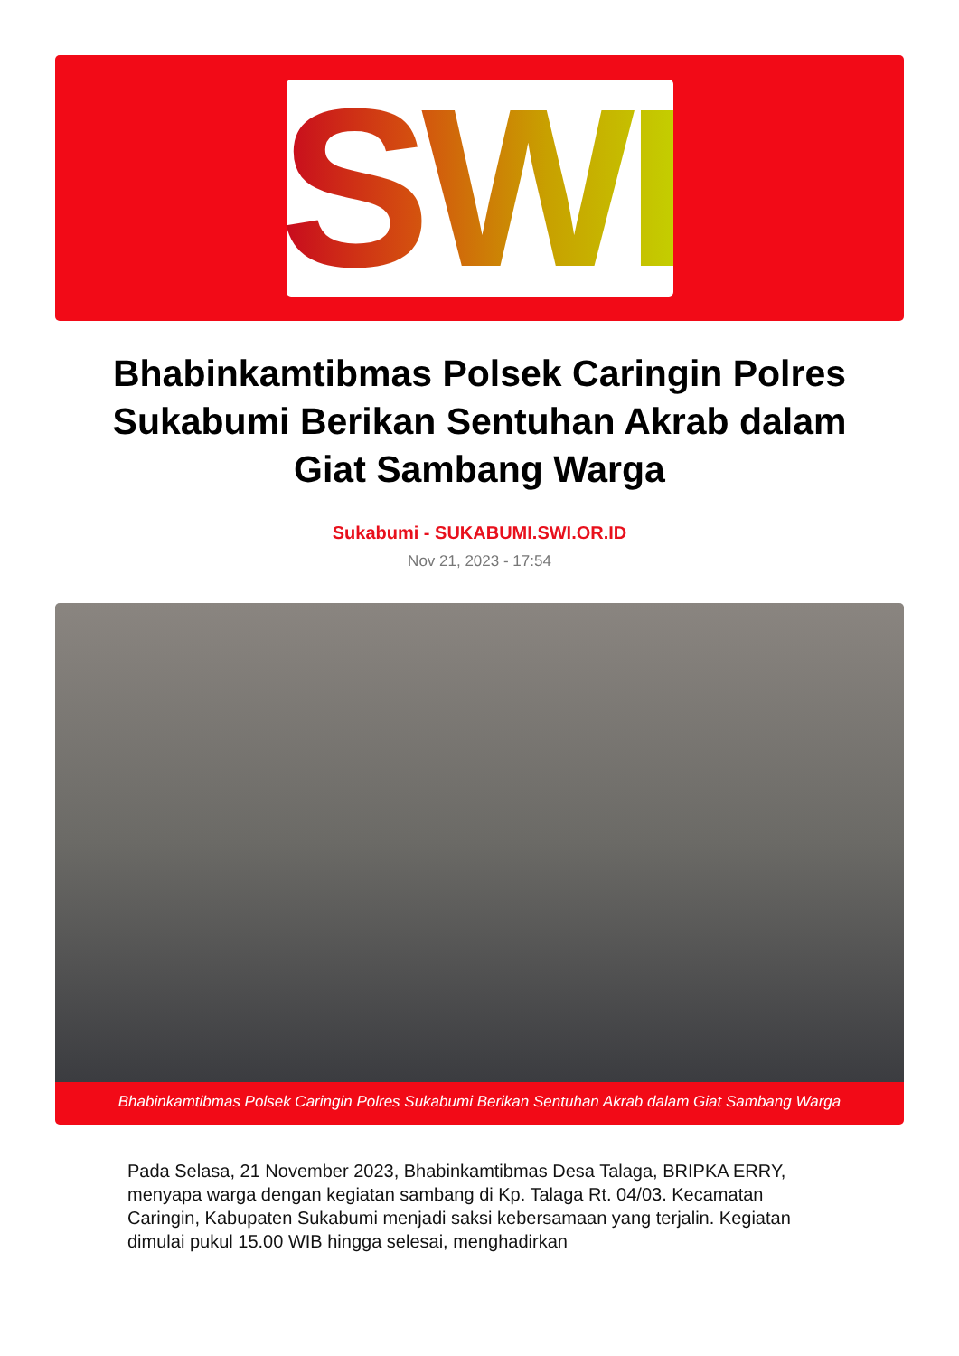SWI
Bhabinkamtibmas Polsek Caringin Polres Sukabumi Berikan Sentuhan Akrab dalam Giat Sambang Warga
Sukabumi - SUKABUMI.SWI.OR.ID
Nov 21, 2023 - 17:54
Bhabinkamtibmas Polsek Caringin Polres Sukabumi Berikan Sentuhan Akrab dalam Giat Sambang Warga
Pada Selasa, 21 November 2023, Bhabinkamtibmas Desa Talaga, BRIPKA ERRY, menyapa warga dengan kegiatan sambang di Kp. Talaga Rt. 04/03. Kecamatan Caringin, Kabupaten Sukabumi menjadi saksi kebersamaan yang terjalin. Kegiatan dimulai pukul 15.00 WIB hingga selesai, menghadirkan